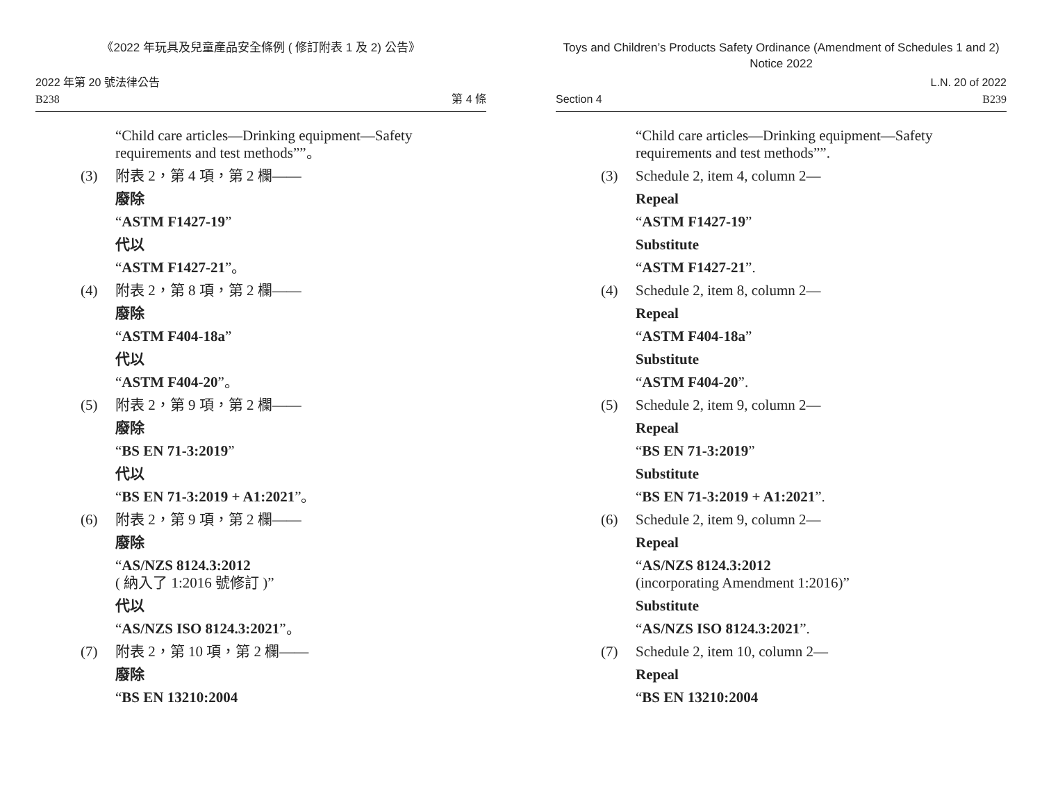《2022 年玩具及兒童產品安全條例 ( 修訂附表 1 及 2) 公告》
2022 年第 20 號法律公告
B238
第 4 條
“Child care articles—Drinking equipment—Safety requirements and test methods””。
(3) 附表 2，第 4 項，第 2 欄——
廢除
“ASTM F1427-19”
代以
“ASTM F1427-21”。
(4) 附表 2，第 8 項，第 2 欄——
廢除
“ASTM F404-18a”
代以
“ASTM F404-20”。
(5) 附表 2，第 9 項，第 2 欄——
廢除
“BS EN 71-3:2019”
代以
“BS EN 71-3:2019 + A1:2021”。
(6) 附表 2，第 9 項，第 2 欄——
廢除
“AS/NZS 8124.3:2012
( 納入了 1:2016 號修訂 )”
代以
“AS/NZS ISO 8124.3:2021”。
(7) 附表 2，第 10 項，第 2 欄——
廢除
“BS EN 13210:2004
Toys and Children’s Products Safety Ordinance (Amendment of Schedules 1 and 2)
Notice 2022
Section 4
L.N. 20 of 2022
B239
“Child care articles—Drinking equipment—Safety requirements and test methods””.
(3) Schedule 2, item 4, column 2—
Repeal
“ASTM F1427-19”
Substitute
“ASTM F1427-21”.
(4) Schedule 2, item 8, column 2—
Repeal
“ASTM F404-18a”
Substitute
“ASTM F404-20”.
(5) Schedule 2, item 9, column 2—
Repeal
“BS EN 71-3:2019”
Substitute
“BS EN 71-3:2019 + A1:2021”.
(6) Schedule 2, item 9, column 2—
Repeal
“AS/NZS 8124.3:2012
(incorporating Amendment 1:2016)”
Substitute
“AS/NZS ISO 8124.3:2021”.
(7) Schedule 2, item 10, column 2—
Repeal
“BS EN 13210:2004